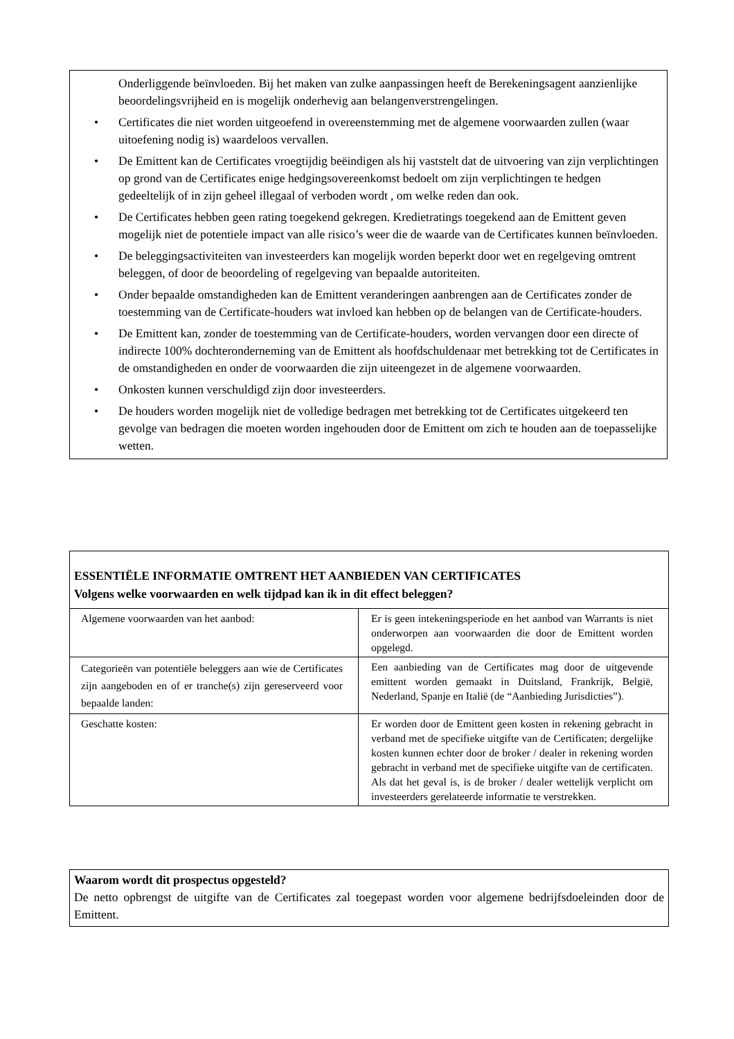Onderliggende beïnvloeden. Bij het maken van zulke aanpassingen heeft de Berekeningsagent aanzienlijke beoordelingsvrijheid en is mogelijk onderhevig aan belangenverstrengelingen.
• Certificates die niet worden uitgeoefend in overeenstemming met de algemene voorwaarden zullen (waar uitoefening nodig is) waardeloos vervallen.
• De Emittent kan de Certificates vroegtijdig beëindigen als hij vaststelt dat de uitvoering van zijn verplichtingen op grond van de Certificates enige hedgingsovereenkomst bedoelt om zijn verplichtingen te hedgen gedeeltelijk of in zijn geheel illegaal of verboden wordt , om welke reden dan ook.
• De Certificates hebben geen rating toegekend gekregen. Kredietratings toegekend aan de Emittent geven mogelijk niet de potentiele impact van alle risico’s weer die de waarde van de Certificates kunnen beïnvloeden.
• De beleggingsactiviteiten van investeerders kan mogelijk worden beperkt door wet en regelgeving omtrent beleggen, of door de beoordeling of regelgeving van bepaalde autoriteiten.
• Onder bepaalde omstandigheden kan de Emittent veranderingen aanbrengen aan de Certificates zonder de toestemming van de Certificate-houders wat invloed kan hebben op de belangen van de Certificate-houders.
• De Emittent kan, zonder de toestemming van de Certificate-houders, worden vervangen door een directe of indirecte 100% dochteronderneming van de Emittent als hoofdschuldenaar met betrekking tot de Certificates in de omstandigheden en onder de voorwaarden die zijn uiteengezet in de algemene voorwaarden.
• Onkosten kunnen verschuldigd zijn door investeerders.
• De houders worden mogelijk niet de volledige bedragen met betrekking tot de Certificates uitgekeerd ten gevolge van bedragen die moeten worden ingehouden door de Emittent om zich te houden aan de toepasselijke wetten.
ESSENTIËLE INFORMATIE OMTRENT HET AANBIEDEN VAN CERTIFICATES
Volgens welke voorwaarden en welk tijdpad kan ik in dit effect beleggen?
| Algemene voorwaarden van het aanbod: | Er is geen intekeningsperiode en het aanbod van Warrants is niet onderworpen aan voorwaarden die door de Emittent worden opgelegd. |
| Categorieën van potentiële beleggers aan wie de Certificates zijn aangeboden en of er tranche(s) zijn gereserveerd voor bepaalde landen: | Een aanbieding van de Certificates mag door de uitgevende emittent worden gemaakt in Duitsland, Frankrijk, België, Nederland, Spanje en Italië (de “Aanbieding Jurisdicties”). |
| Geschatte kosten: | Er worden door de Emittent geen kosten in rekening gebracht in verband met de specifieke uitgifte van de Certificaten; dergelijke kosten kunnen echter door de broker / dealer in rekening worden gebracht in verband met de specifieke uitgifte van de certificaten. Als dat het geval is, is de broker / dealer wettelijk verplicht om investeerders gerelateerde informatie te verstrekken. |
Waarom wordt dit prospectus opgesteld?
De netto opbrengst de uitgifte van de Certificates zal toegepast worden voor algemene bedrijfsdoeleinden door de Emittent.